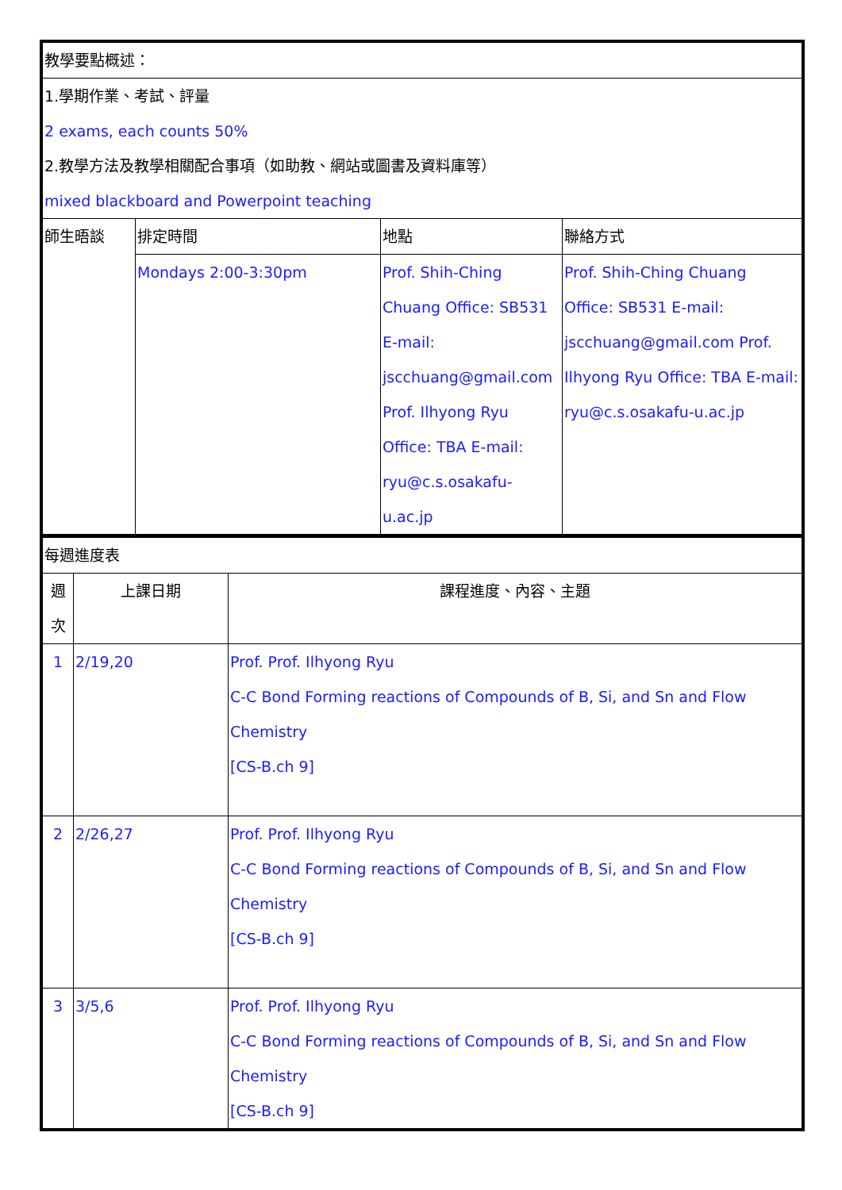| 教學要點概述： | | | |
| 1.學期作業、考試、評量 2 exams, each counts 50% 2.教學方法及教學相關配合事項（如助教、網站或圖書及資料庫等） mixed blackboard and Powerpoint teaching | | | |
| 師生晤談 | 排定時間 | 地點 | 聯絡方式 |
| | Mondays 2:00-3:30pm | Prof. Shih-Ching Chuang Office: SB531 E-mail: jscchuang@gmail.com Prof. Ilhyong Ryu Office: TBA E-mail: ryu@c.s.osakafu-u.ac.jp | Prof. Shih-Ching Chuang Office: SB531 E-mail: jscchuang@gmail.com Prof. Ilhyong Ryu Office: TBA E-mail: ryu@c.s.osakafu-u.ac.jp |
| 每週進度表 | | |
| 週 次 | 上課日期 | 課程進度、內容、主題 |
| 1 | 2/19,20 | Prof. Prof. Ilhyong Ryu C-C Bond Forming reactions of Compounds of B, Si, and Sn and Flow Chemistry [CS-B.ch 9] |
| 2 | 2/26,27 | Prof. Prof. Ilhyong Ryu C-C Bond Forming reactions of Compounds of B, Si, and Sn and Flow Chemistry [CS-B.ch 9] |
| 3 | 3/5,6 | Prof. Prof. Ilhyong Ryu C-C Bond Forming reactions of Compounds of B, Si, and Sn and Flow Chemistry [CS-B.ch 9] |